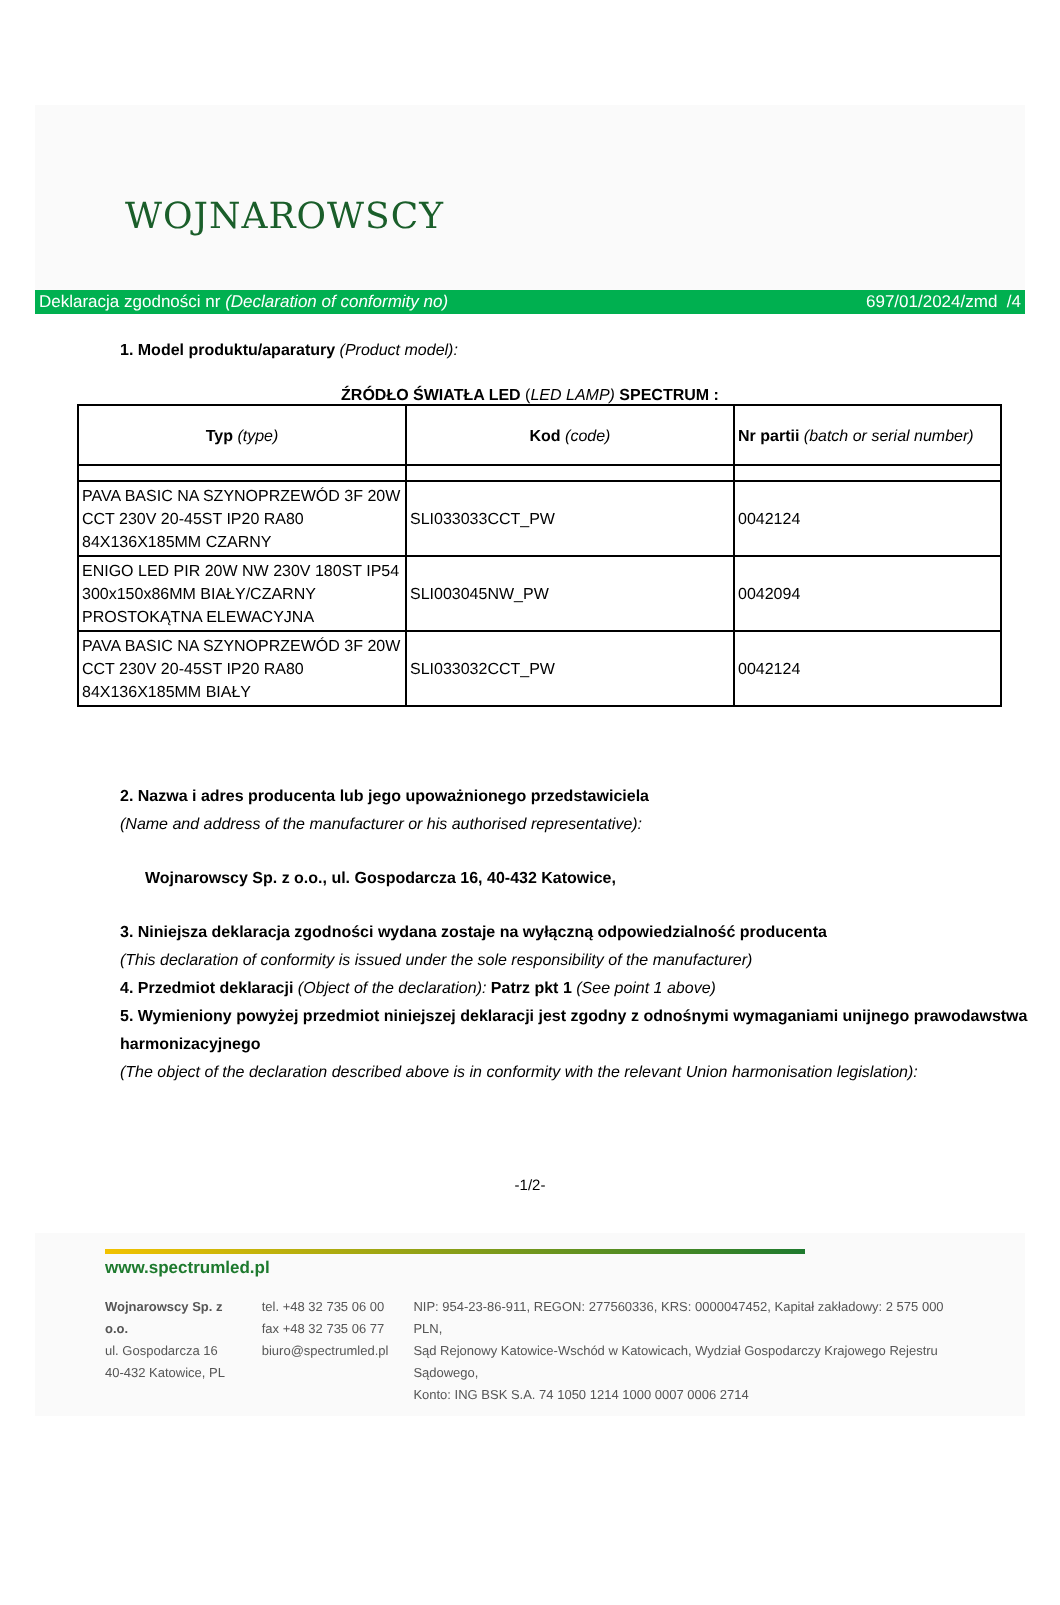WOJNAROWSCY
Deklaracja zgodności nr (Declaration of conformity no) 697/01/2024/zmd /4
1. Model produktu/aparatury (Product model):
ŹRÓDŁO ŚWIATŁA LED (LED LAMP) SPECTRUM :
| Typ (type) | Kod (code) | Nr partii (batch or serial number) |
| --- | --- | --- |
| PAVA BASIC NA SZYNOPRZEWÓD 3F 20W CCT 230V 20-45ST IP20 RA80 84X136X185MM CZARNY | SLI033033CCT_PW | 0042124 |
| ENIGO LED PIR 20W NW 230V 180ST IP54 300x150x86MM BIAŁY/CZARNY PROSTOKĄTNA ELEWACYJNA | SLI003045NW_PW | 0042094 |
| PAVA BASIC NA SZYNOPRZEWÓD 3F 20W CCT 230V 20-45ST IP20 RA80 84X136X185MM BIAŁY | SLI033032CCT_PW | 0042124 |
2. Nazwa i adres producenta lub jego upoważnionego przedstawiciela
(Name and address of the manufacturer or his authorised representative):
Wojnarowscy Sp. z o.o., ul. Gospodarcza 16, 40-432 Katowice,
3. Niniejsza deklaracja zgodności wydana zostaje na wyłączną odpowiedzialność producenta
(This declaration of conformity is issued under the sole responsibility of the manufacturer)
4. Przedmiot deklaracji (Object of the declaration): Patrz pkt 1 (See point 1 above)
5. Wymieniony powyżej przedmiot niniejszej deklaracji jest zgodny z odnośnymi wymaganiami unijnego prawodawstwa harmonizacyjnego
(The object of the declaration described above is in conformity with the relevant Union harmonisation legislation):
-1/2-
www.spectrumled.pl
Wojnarowscy Sp. z o.o.
ul. Gospodarcza 16
40-432 Katowice, PL
tel. +48 32 735 06 00
fax +48 32 735 06 77
biuro@spectrumled.pl
NIP: 954-23-86-911, REGON: 277560336, KRS: 0000047452, Kapitał zakładowy: 2 575 000 PLN,
Sąd Rejonowy Katowice-Wschód w Katowicach, Wydział Gospodarczy Krajowego Rejestru Sądowego,
Konto: ING BSK S.A. 74 1050 1214 1000 0007 0006 2714